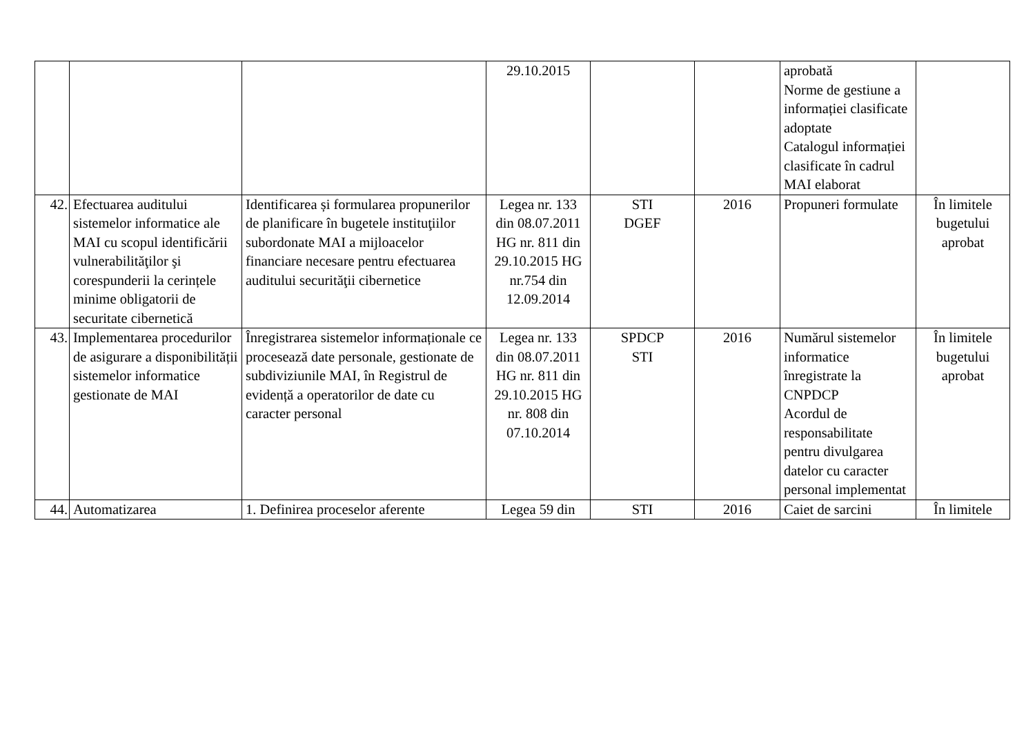| | | | 29.10.2015 | | | aprobată Norme de gestiune a informației clasificate adoptate Catalogul informației clasificate în cadrul MAI elaborat | |
| 42. | Efectuarea auditului sistemelor informatice ale MAI cu scopul identificării vulnerabilităţilor şi corespunderii la cerințele minime obligatorii de securitate cibernetică | Identificarea și formularea propunerilor de planificare în bugetele instituţiilor subordonate MAI a mijloacelor financiare necesare pentru efectuarea auditului securităţii cibernetice | Legea nr. 133 din 08.07.2011 HG nr. 811 din 29.10.2015 HG nr.754 din 12.09.2014 | STI DGEF | 2016 | Propuneri formulate | În limitele bugetului aprobat |
| 43. | Implementarea procedurilor de asigurare a disponibilității sistemelor informatice gestionate de MAI | Înregistrarea sistemelor informaționale ce procesează date personale, gestionate de subdiviziunile MAI, în Registrul de evidență a operatorilor de date cu caracter personal | Legea nr. 133 din 08.07.2011 HG nr. 811 din 29.10.2015 HG nr. 808 din 07.10.2014 | SPDCP STI | 2016 | Numărul sistemelor informatice înregistrate la CNPDCP Acordul de responsabilitate pentru divulgarea datelor cu caracter personal implementat | În limitele bugetului aprobat |
| 44. | Automatizarea | 1. Definirea proceselor aferente | Legea 59 din | STI | 2016 | Caiet de sarcini | În limitele |